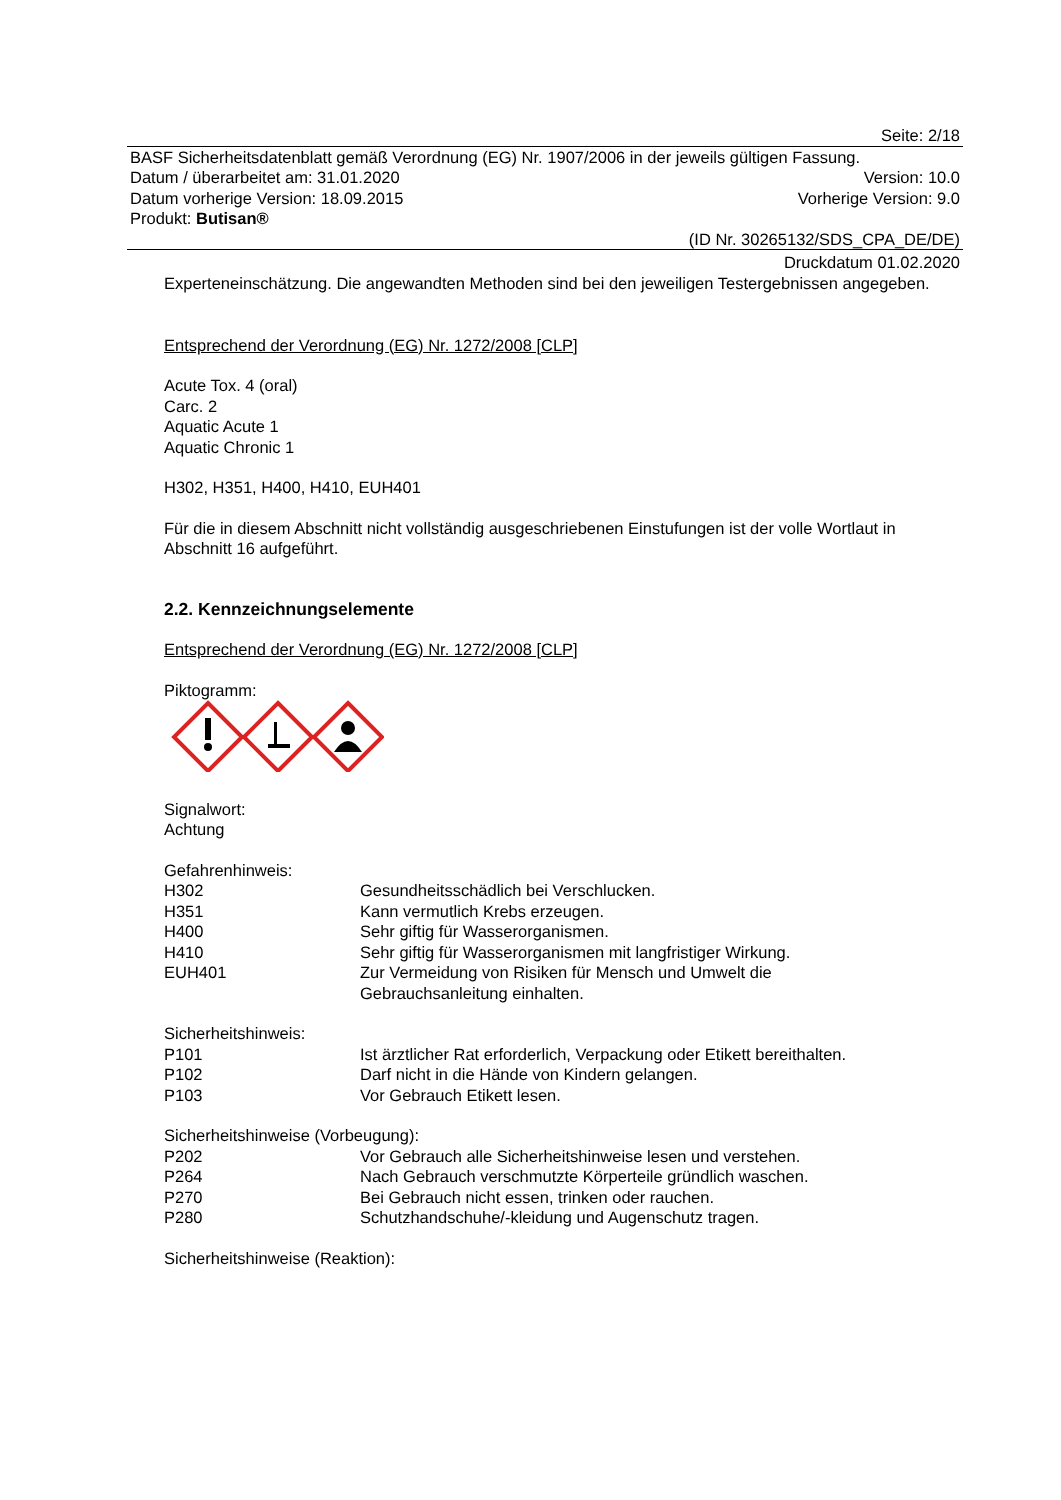Seite: 2/18
BASF Sicherheitsdatenblatt gemäß Verordnung (EG) Nr. 1907/2006 in der jeweils gültigen Fassung.
Datum / überarbeitet am: 31.01.2020 Version: 10.0
Datum vorherige Version: 18.09.2015 Vorherige Version: 9.0
Produkt: Butisan®
(ID Nr. 30265132/SDS_CPA_DE/DE)
Druckdatum 01.02.2020
Experteneinschätzung. Die angewandten Methoden sind bei den jeweiligen Testergebnissen angegeben.
Entsprechend der Verordnung (EG) Nr. 1272/2008 [CLP]
Acute Tox. 4 (oral)
Carc. 2
Aquatic Acute 1
Aquatic Chronic 1
H302, H351, H400, H410, EUH401
Für die in diesem Abschnitt nicht vollständig ausgeschriebenen Einstufungen ist der volle Wortlaut in Abschnitt 16 aufgeführt.
2.2. Kennzeichnungselemente
Entsprechend der Verordnung (EG) Nr. 1272/2008 [CLP]
Piktogramm:
Signalwort:
Achtung
Gefahrenhinweis:
| H302 | Gesundheitsschädlich bei Verschlucken. |
| H351 | Kann vermutlich Krebs erzeugen. |
| H400 | Sehr giftig für Wasserorganismen. |
| H410 | Sehr giftig für Wasserorganismen mit langfristiger Wirkung. |
| EUH401 | Zur Vermeidung von Risiken für Mensch und Umwelt die Gebrauchsanleitung einhalten. |
Sicherheitshinweis:
| P101 | Ist ärztlicher Rat erforderlich, Verpackung oder Etikett bereithalten. |
| P102 | Darf nicht in die Hände von Kindern gelangen. |
| P103 | Vor Gebrauch Etikett lesen. |
Sicherheitshinweise (Vorbeugung):
| P202 | Vor Gebrauch alle Sicherheitshinweise lesen und verstehen. |
| P264 | Nach Gebrauch verschmutzte Körperteile gründlich waschen. |
| P270 | Bei Gebrauch nicht essen, trinken oder rauchen. |
| P280 | Schutzhandschuhe/-kleidung und Augenschutz tragen. |
Sicherheitshinweise (Reaktion):